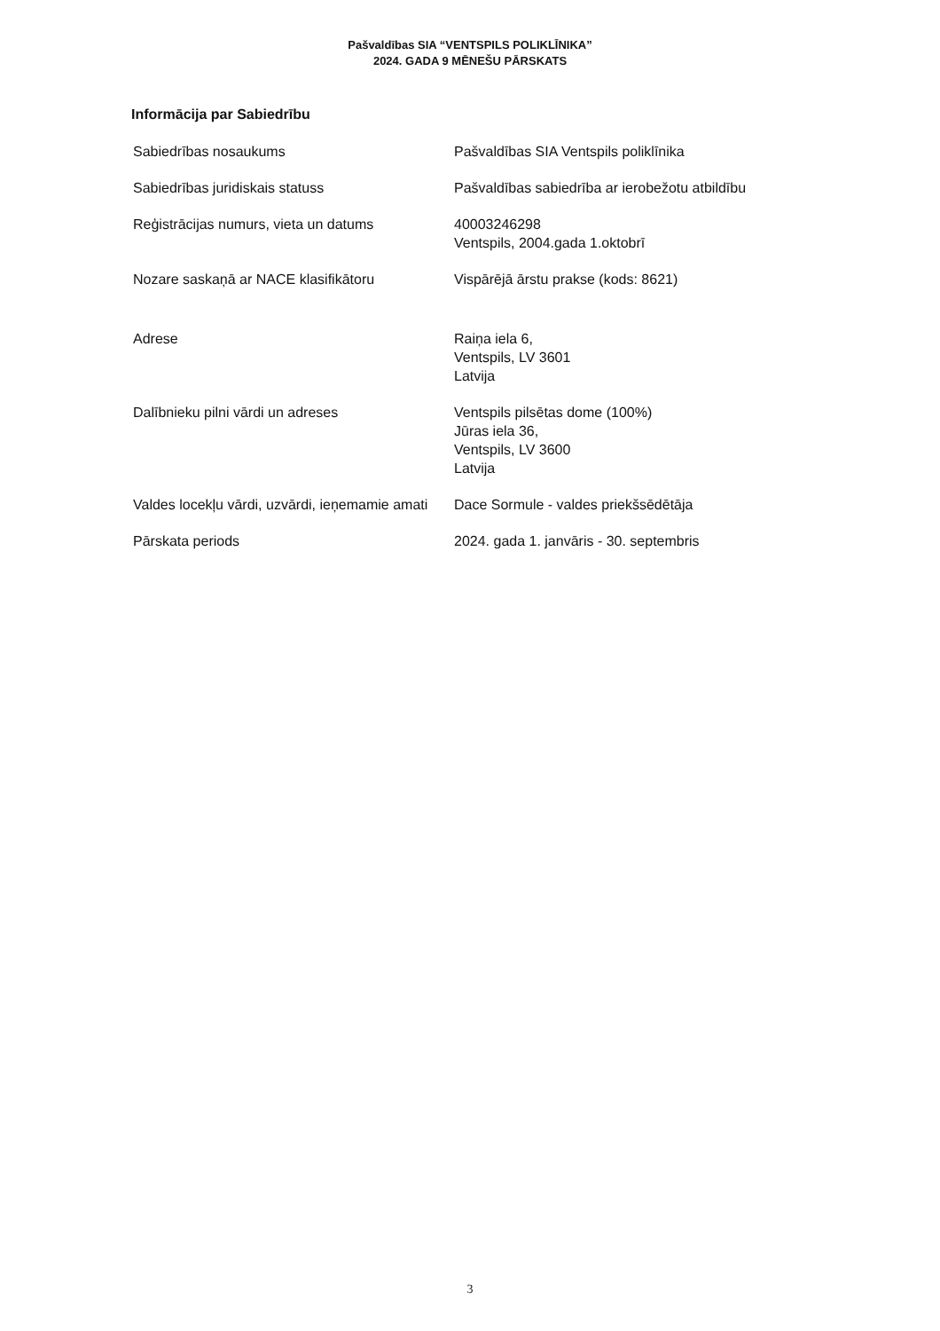Pašvaldības SIA “VENTSPILS POLIKLĪNIKA”
2024. GADA 9 MĒNEŠU PĀRSKATS
Informācija par Sabiedrību
| Sabiedrības nosaukums | Pašvaldības SIA Ventspils poliklīnika |
| Sabiedrības juridiskais statuss | Pašvaldības sabiedrība ar ierobežotu atbildību |
| Reģistrācijas numurs, vieta un datums | 40003246298 Ventspils, 2004.gada 1.oktobrī |
| Nozare saskaņā ar NACE klasifikātoru | Vispārējā ārstu prakse (kods: 8621) |
| Adrese | Raiņa iela 6, Ventspils, LV 3601 Latvija |
| Dalībnieku pilni vārdi un adreses | Ventspils pilsētas dome (100%) Jūras iela 36, Ventspils, LV 3600 Latvija |
| Valdes locekļu vārdi, uzvārdi, ieņemamie amati | Dace Sormule - valdes priekšsēdētāja |
| Pārskata periods | 2024. gada 1. janvāris - 30. septembris |
3